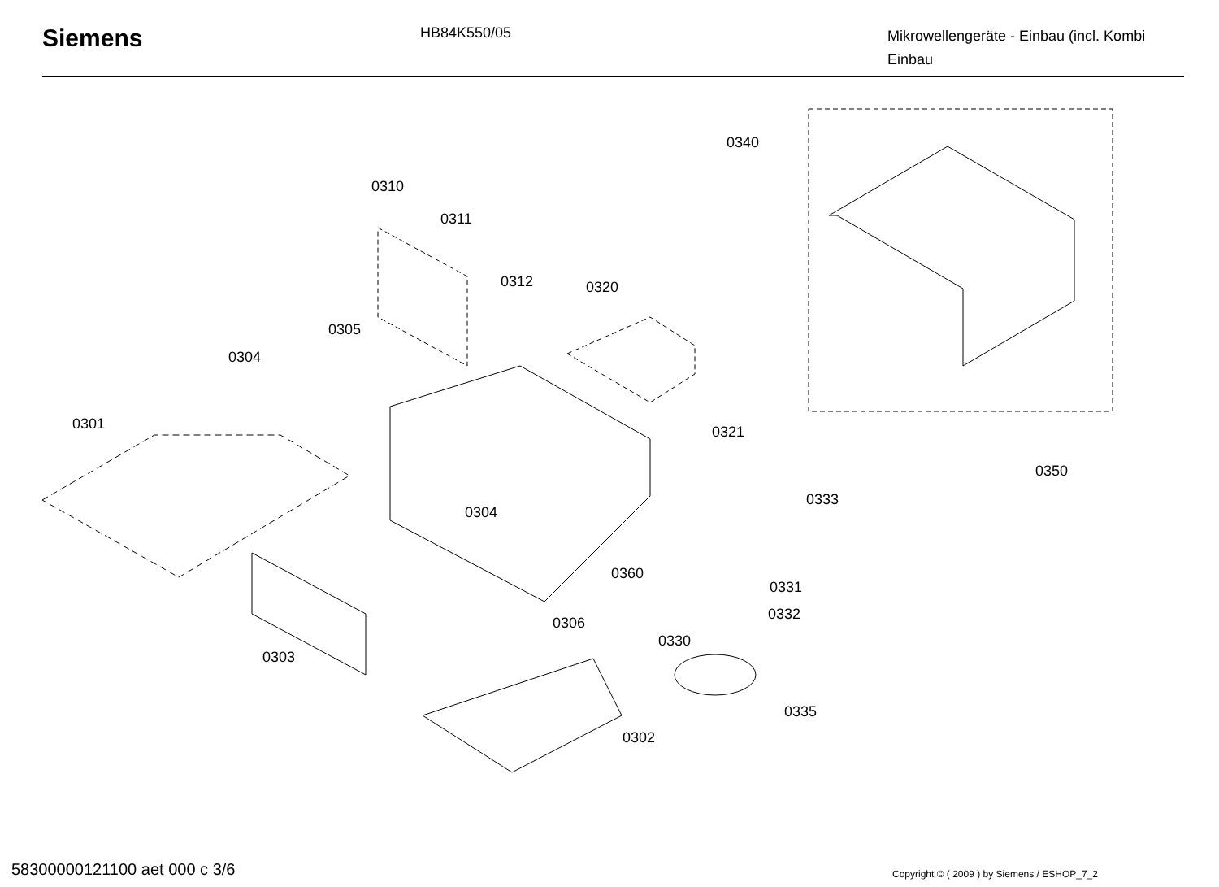Siemens
HB84K550/05
Mikrowellengeräte - Einbau (incl. Kombi
Einbau
0340
0310
0311
0312 0320
0305
0304
0321 0301
0350
0333
0304
0360
0331
0332
0306
0303
0330
0335
0302
58300000121100 aet 000 c 3/6
Copyright © ( 2009 ) by Siemens / ESHOP_7_2